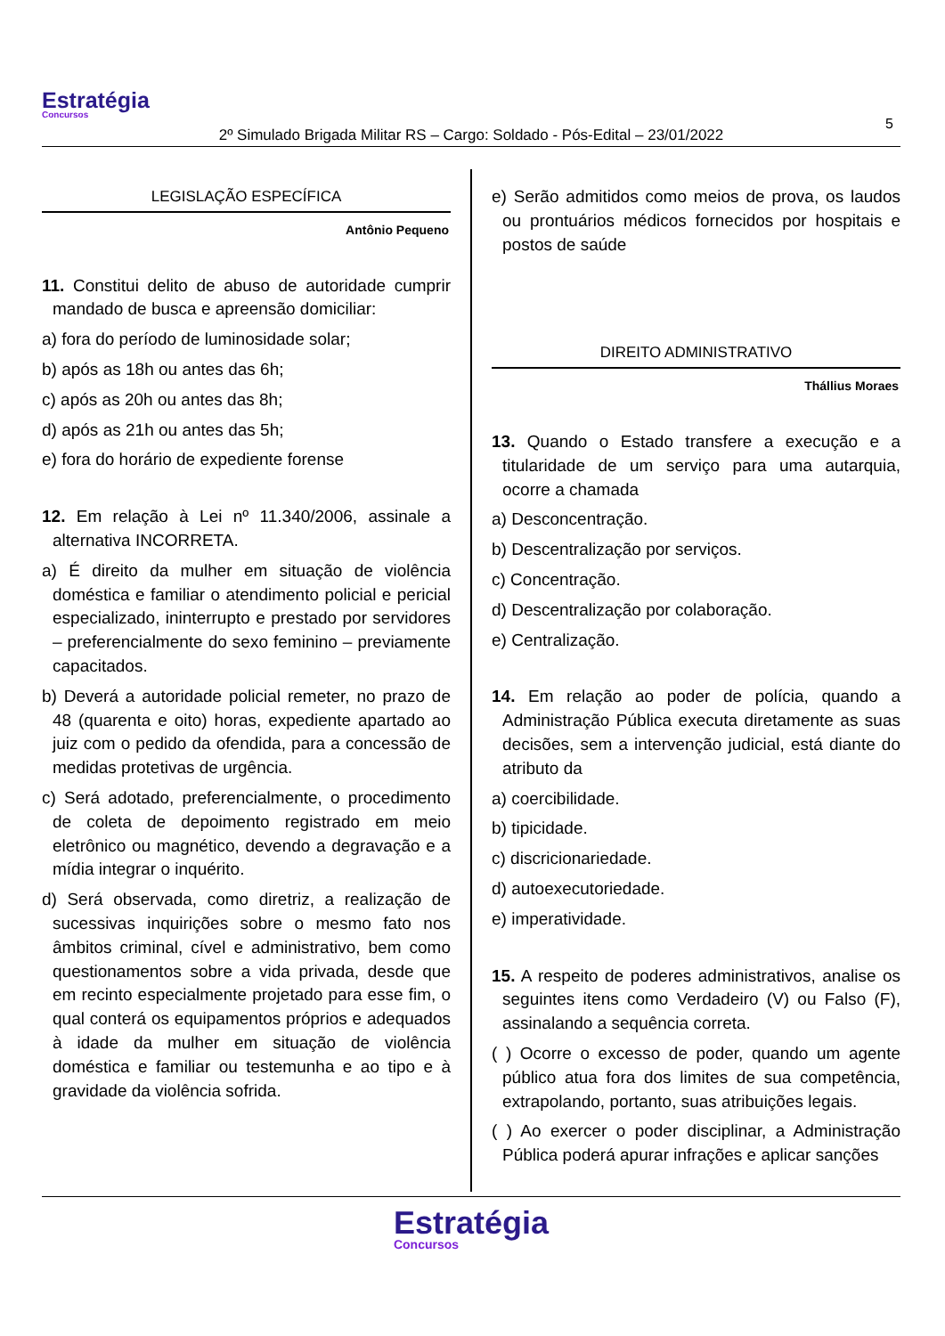Estratégia
Concursos
5
2º Simulado Brigada Militar RS – Cargo: Soldado - Pós-Edital – 23/01/2022
LEGISLAÇÃO ESPECÍFICA
Antônio Pequeno
11. Constitui delito de abuso de autoridade cumprir mandado de busca e apreensão domiciliar:
a) fora do período de luminosidade solar;
b) após as 18h ou antes das 6h;
c) após as 20h ou antes das 8h;
d) após as 21h ou antes das 5h;
e) fora do horário de expediente forense
12. Em relação à Lei nº 11.340/2006, assinale a alternativa INCORRETA.
a) É direito da mulher em situação de violência doméstica e familiar o atendimento policial e pericial especializado, ininterrupto e prestado por servidores – preferencialmente do sexo feminino – previamente capacitados.
b) Deverá a autoridade policial remeter, no prazo de 48 (quarenta e oito) horas, expediente apartado ao juiz com o pedido da ofendida, para a concessão de medidas protetivas de urgência.
c) Será adotado, preferencialmente, o procedimento de coleta de depoimento registrado em meio eletrônico ou magnético, devendo a degravação e a mídia integrar o inquérito.
d) Será observada, como diretriz, a realização de sucessivas inquirições sobre o mesmo fato nos âmbitos criminal, cível e administrativo, bem como questionamentos sobre a vida privada, desde que em recinto especialmente projetado para esse fim, o qual conterá os equipamentos próprios e adequados à idade da mulher em situação de violência doméstica e familiar ou testemunha e ao tipo e à gravidade da violência sofrida.
e) Serão admitidos como meios de prova, os laudos ou prontuários médicos fornecidos por hospitais e postos de saúde
DIREITO ADMINISTRATIVO
Thállius Moraes
13. Quando o Estado transfere a execução e a titularidade de um serviço para uma autarquia, ocorre a chamada
a) Desconcentração.
b) Descentralização por serviços.
c) Concentração.
d) Descentralização por colaboração.
e) Centralização.
14. Em relação ao poder de polícia, quando a Administração Pública executa diretamente as suas decisões, sem a intervenção judicial, está diante do atributo da
a) coercibilidade.
b) tipicidade.
c) discricionariedade.
d) autoexecutoriedade.
e) imperatividade.
15. A respeito de poderes administrativos, analise os seguintes itens como Verdadeiro (V) ou Falso (F), assinalando a sequência correta.
( ) Ocorre o excesso de poder, quando um agente público atua fora dos limites de sua competência, extrapolando, portanto, suas atribuições legais.
( ) Ao exercer o poder disciplinar, a Administração Pública poderá apurar infrações e aplicar sanções
Estratégia Concursos